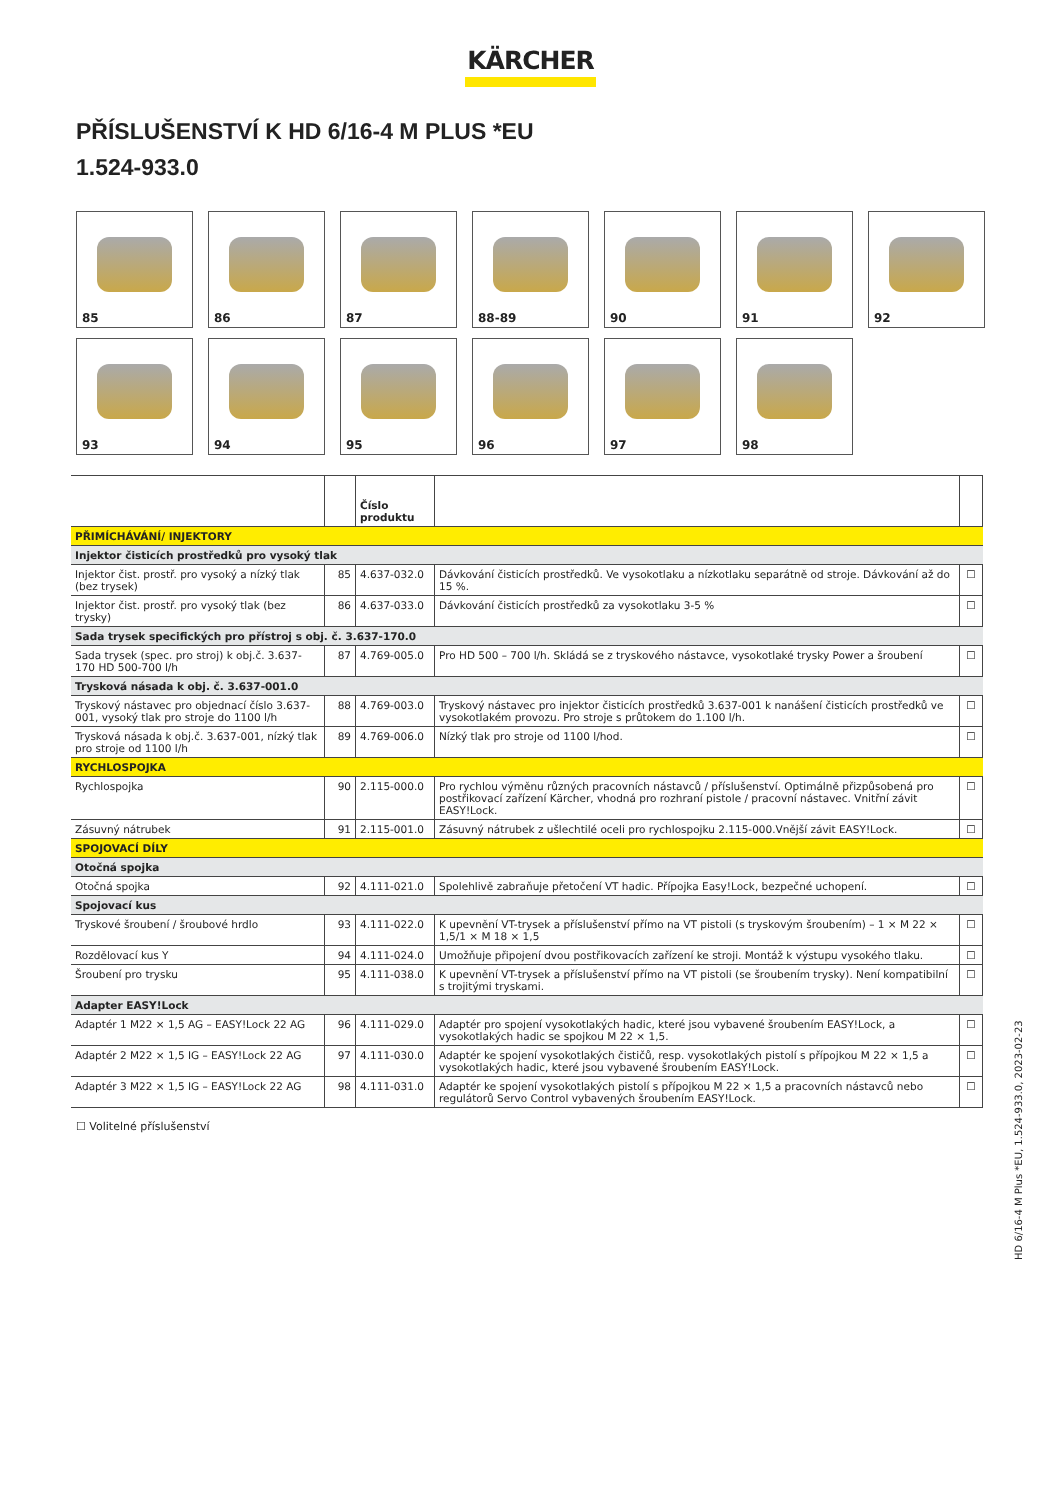KÄRCHER
PŘÍSLUŠENSTVÍ K HD 6/16-4 M PLUS *EU
1.524-933.0
85
86
87
88-89
90
91
92
93
94
95
96
97
98
| | | Číslo produktu | | |
| --- | --- | --- | --- | --- |
| PŘIMÍCHÁVÁNÍ/ INJEKTORY | | | | |
| Injektor čisticích prostředků pro vysoký tlak | | | | |
| Injektor čist. prostř. pro vysoký a nízký tlak (bez trysek) | 85 | 4.637-032.0 | Dávkování čisticích prostředků. Ve vysokotlaku a nízkotlaku separátně od stroje. Dávkování až do 15 %. | ☐ |
| Injektor čist. prostř. pro vysoký tlak (bez trysky) | 86 | 4.637-033.0 | Dávkování čisticích prostředků za vysokotlaku 3-5 % | ☐ |
| Sada trysek specifických pro přístroj s obj. č. 3.637-170.0 | | | | |
| Sada trysek (spec. pro stroj) k obj.č. 3.637-170 HD 500-700 l/h | 87 | 4.769-005.0 | Pro HD 500 – 700 l/h. Skládá se z tryskového nástavce, vysokotlaké trysky Power a šroubení | ☐ |
| Trysková násada k obj. č. 3.637-001.0 | | | | |
| Tryskový nástavec pro objednací číslo 3.637-001, vysoký tlak pro stroje do 1100 l/h | 88 | 4.769-003.0 | Tryskový nástavec pro injektor čisticích prostředků 3.637-001 k nanášení čisticích prostředků ve vysokotlakém provozu. Pro stroje s průtokem do 1.100 l/h. | ☐ |
| Trysková násada k obj.č. 3.637-001, nízký tlak pro stroje od 1100 l/h | 89 | 4.769-006.0 | Nízký tlak pro stroje od 1100 l/hod. | ☐ |
| RYCHLOSPOJKA | | | | |
| Rychlospojka | 90 | 2.115-000.0 | Pro rychlou výměnu různých pracovních nástavců / příslušenství. Optimálně přizpůsobená pro postřikovací zařízení Kärcher, vhodná pro rozhraní pistole / pracovní nástavec. Vnitřní závit EASY!Lock. | ☐ |
| Zásuvný nátrubek | 91 | 2.115-001.0 | Zásuvný nátrubek z ušlechtilé oceli pro rychlospojku 2.115-000.Vnější závit EASY!Lock. | ☐ |
| SPOJOVACÍ DÍLY | | | | |
| Otočná spojka | | | | |
| Otočná spojka | 92 | 4.111-021.0 | Spolehlivě zabraňuje přetočení VT hadic. Přípojka Easy!Lock, bezpečné uchopení. | ☐ |
| Spojovací kus | | | | |
| Tryskové šroubení / šroubové hrdlo | 93 | 4.111-022.0 | K upevnění VT-trysek a příslušenství přímo na VT pistoli (s tryskovým šroubením) – 1 × M 22 × 1,5/1 × M 18 × 1,5 | ☐ |
| Rozdělovací kus Y | 94 | 4.111-024.0 | Umožňuje připojení dvou postřikovacích zařízení ke stroji. Montáž k výstupu vysokého tlaku. | ☐ |
| Šroubení pro trysku | 95 | 4.111-038.0 | K upevnění VT-trysek a příslušenství přímo na VT pistoli (se šroubením trysky). Není kompatibilní s trojitými tryskami. | ☐ |
| Adapter EASY!Lock | | | | |
| Adaptér 1 M22 × 1,5 AG – EASY!Lock 22 AG | 96 | 4.111-029.0 | Adaptér pro spojení vysokotlakých hadic, které jsou vybavené šroubením EASY!Lock, a vysokotlakých hadic se spojkou M 22 × 1,5. | ☐ |
| Adaptér 2 M22 × 1,5 IG – EASY!Lock 22 AG | 97 | 4.111-030.0 | Adaptér ke spojení vysokotlakých čističů, resp. vysokotlakých pistolí s přípojkou M 22 × 1,5 a vysokotlakých hadic, které jsou vybavené šroubením EASY!Lock. | ☐ |
| Adaptér 3 M22 × 1,5 IG – EASY!Lock 22 AG | 98 | 4.111-031.0 | Adaptér ke spojení vysokotlakých pistolí s přípojkou M 22 × 1,5 a pracovních nástavců nebo regulátorů Servo Control vybavených šroubením EASY!Lock. | ☐ |
☐ Volitelné příslušenství
HD 6/16-4 M Plus *EU, 1.524-933.0, 2023-02-23